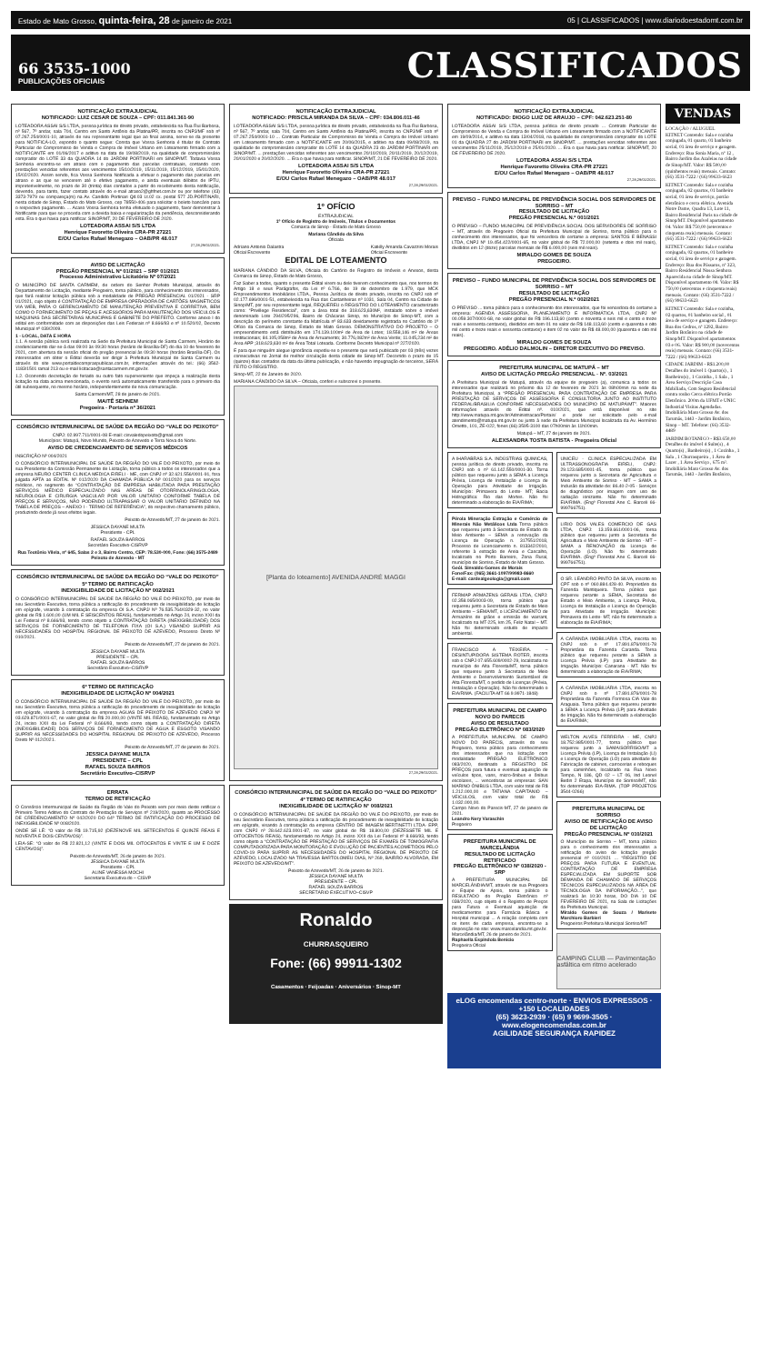Estado de Mato Grosso, quinta-feira, 28 de janeiro de 2021 05 | CLASSIFICADOS | www.diariodoestadomt.com.br
66 3535-1000
PUBLICAÇÕES OFICIAIS
CLASSIFICADOS
NOTIFICAÇÃO EXTRAJUDICIAL
NOTIFICADO: LUIZ CESAR DE SOUZA – CPF: 011.841.361-90
LOTEADORA ASSAI S/S LTDA, pessoa jurídica de direito privado, estabelecida na Rua Rui Barbosa, nº 567, 7º andar, sala 704, Centro em Santo Antônio da Platina/PR, inscrita no CNPJ/MF sob nº 07.267.254/0001-10, através de seu representante legal que ao final assina, serve-se da presente para NOTIFICÁ-LO, expondo o quanto segue: Consta que Vossa Senhoria é titular de Contrato Particular de Compromisso de Venda e Compra de Imóvel Urbano em Loteamento firmado com a NOTIFICANTE em 01/06/2017 e aditivo na data de 19/08/2019, na qualidade de compromissário comprador do LOTE 33 da QUADRA 14 do JARDIM PORTINARI em SINOP/MT. Todavia Vossa Senhoria encontra-se em atraso com o pagamento das parcelas contratuais, contando com prestações vencidas referentes aos vencimentos 15/10/2019, 15/11/2019, 15/12/2019, 15/01/2020, 15/02/2020. Assim sendo, fica Vossa Senhoria Notificada a efetuar o pagamento das parcelas em atraso e as que se vencerem até o efetivo pagamento, e ainda eventuais débitos de IPTU, impreterivelmente, no prazo de 30 (trinta) dias contados a partir do recebimento desta notificação, devendo, para tanto, fazer contato através do e-mail atraso2@ghfnet.com.br ou por telefone (43) 3373-7979 ou compareça(m) na Av. Candido Portinari Qd.03 Lt.02 cx. postal 577 JD.PORTINARI, nesta cidade de Sinop, Estado do Mato Grosso, cep 78550-406 para solicitar o boleto bancário para o respectivo pagamento. ... Acaso Vossa Senhoria tenha efetuado o pagamento, favor demonstrar à Notificante para que se proceda com a devida baixa e regularização da pendência, desconsiderando esta. Era o que havia para notificar. SINOP/MT, 20 DE FEVEREIRO DE 2020.
LOTEADORA ASSAI S/S LTDA
Henrique Favoretto Oliveira CRA-PR 27221
E/OU Carlos Rafael Menegazo – OAB/PR 48.017
27,28,29/01/2021.
AVISO DE LICITAÇÃO
PREGÃO PRESENCIAL Nº 01/2021 – SRP 01/2021
Processo Administrativo Licitatório Nº 07/2021
O MUNICÍPIO DE SANTA CARMEM, de ordem do Senhor Prefeito Municipal, através do Departamento de Licitação, mediante Pregoeiro, torna público, para conhecimento dos interessados, que fará realizar licitação pública sob a modalidade de PREGÃO PRESENCIAL 01/2021 - SRP 01/2021, cujo objeto é CONTRATAÇÃO DE EMPRESA OPERADORA DE CARTÕES MAGNÉTICOS VIA WEB, PARA O GERENCIAMENTO DE MANUTENÇÃO PREVENTIVA E CORRETIVA, BEM COMO O FORNECIMENTO DE PEÇAS E ACESSÓRIOS PARA MANUTENÇÃO DOS VEÍCULOS E MÁQUINAS DAS SECRETARIAS MUNICIPAIS E GABINETE DO PREFEITO. Conforme anexo I do edital em conformidade com as disposições das Leis Federais nº 8.666/93 e nº 10.520/02, Decreto Municipal nº 039/2009.
1 - LOCAL, DATA E HORA
1.1. A sessão pública será realizada na Sede da Prefeitura Municipal de Santa Carmem, Horário de credenciamento dar-se-á das 09:00 às 09:30 horas (horário de Brasília-DF) do dia 10 de fevereiro de 2021, com abertura da sessão oficial do pregão presencial às 09:30 horas (horário Brasília-DF). Os interessados em obter o Edital deverão ser dirigir à Prefeitura Municipal de Santa Carmem ou através do site www.portaldecompraspublicas.com.br, informações através do tel.: (66) 3562- 1183/1501 ramal 213 ou e-mail licitacao@santacarmem.mt.gov.br.
1.2. Ocorrendo decretação de feriado ou outro fato superveniente que impeça a realização desta licitação na data acima mencionada, o evento será automaticamente transferido para o primeiro dia útil subsequente, no mesmo horário, independentemente de nova comunicação.
Santa Carmem/MT, 28 de janeiro de 2021.
MAITÊ SEHNEM
Pregoeira - Portaria nº 36/2021
CONSÓRCIO INTERMUNICIPAL DE SAÚDE DA REGIÃO DO “VALE DO PEIXOTO”
CNPJ: 02.997.711/0001-08 E-mail: cisvaledopeixoto@gmail.com
Municípios: Matupá, Novo Mundo, Peixoto de Azevedo e Terra Nova do Norte.
AVISO DE CREDENCIAMENTO DE SERVIÇOS MÉDICOS
INSCRIÇÃO Nº 004/2021
O CONSÓRCIO INTERMUNICIPAL DE SAÚDE DA REGIÃO DO VALE DO PEIXOTO, por meio de sua Presidente da Comissão Permanente de Licitação, torna público a todos os interessados que a empresa NEURO CENTER CLINICA MEDICA EIRELI - ME, com CNPJ nº 32.621.556/0001-91, fora julgada APTA ao EDITAL Nº 012/2020 DA CHAMADA PÚBLICA Nº 001/2020 para os serviços médicos, no segmento de “CONTRATAÇÃO DE EMPRESA HABILITADA PARA PRESTAÇÃO SERVIÇOS MÉDICO ESPECIALIZADO NAS ÁREAS DE OTORRINOLARINGOLOGIA, NEUROLOGIA E CIRURGIA VASCULAR POR VALOR UNITÁRIO CONFORME TABELA DE PREÇOS E SERVIÇOS, NÃO PODENDO ULTRAPASSAR O VALOR UNITÁRIO DEFINIDO NA TABELA DE PREÇOS – ANEXO I - TERMO DE REFERÊNCIA”, do respectivo chamamento público, produzindo desde já seus efeitos legais.
Peixoto de Azevedo/MT, 27 de janeiro de 2021.
JESSICA DAYANE MULTA
Presidente - CPL
RAFAEL SOUZA BARROS
Secretário Executivo-CISRVP
Rua Teotônio Vilela, nº 645, Salas 2 e 3, Bairro Centro, CEP: 78.530-000, Fone: (66) 3575-2489 Peixoto de Azevedo - MT
CONSÓRCIO INTERMUNICIPAL DE SAÚDE DA REGIÃO DO “VALE DO PEIXOTO”
5º TERMO DE RATIFICAÇÃO
INEXIGIBILIDADE DE LICITAÇÃO Nº 002/2021
O CONSÓRCIO INTERMUNICIPAL DE SAÚDE DA REGIÃO DO VALE DO PEIXOTO, por meio de seu Secretário Executivo, torna pública a ratificação do procedimento de inexigibilidade de licitação em epígrafe, visando à contratação da empresa OI S.A. CNPJ/ Nº 76.535.764/0329-32, no valor global de R$ 1.600,00 (UM MIL E SEISCENTOS REAIS), fundamentado no Artigo 24, inciso XXII da Lei Federal nº 8.666/93, tendo como objeto a CONTRATAÇÃO DIRETA (INEXIGIBILIDADE) DOS SERVIÇOS DE FORNECIMENTO DE TELEFONIA FIXA (OI S.A.) VISANDO SUPRIR AS NECESSIDADES DO HOSPITAL REGIONAL DE PEIXOTO DE AZEVEDO, Processo Direto Nº 010/2021.
Peixoto de Azevedo/MT, 27 de janeiro de 2021.
JESSICA DAYANE MULTA
PRESIDENTE – CPL
RAFAEL SOUZA BARROS
Secretário Executivo–CISRVP
6º TERMO DE RATIFICAÇÃO
INEXIGIBILIDADE DE LICITAÇÃO Nº 004/2021
O CONSÓRCIO INTERMUNICIPAL DE SAÚDE DA REGIÃO DO VALE DO PEIXOTO, por meio de seu Secretário Executivo, torna pública a ratificação do procedimento de inexigibilidade de licitação em epígrafe, visando à contratação da empresa AGUAS DE PEIXOTO DE AZEVEDO CNPJ/ Nº 03.629.871/0001-67, no valor global de R$ 20.000,00 (VINTE MIL REAIS), fundamentado no Artigo 24, inciso XXII da Lei Federal nº 8.666/93, tendo como objeto a CONTRATAÇÃO DIRETA (INEXIGIBILIDADE) DOS SERVIÇOS DE FORNECIMENTO DE ÁGUA E ESGOTO VISANDO SUPRIR AS NECESSIDADES DO HOSPITAL REGIONAL DE PEIXOTO DE AZEVEDO, Processo Direto Nº 012/2021.
Peixoto de Azevedo/MT, 27 de janeiro de 2021.
JESSICA DAYANE MULTA
PRESIDENTE – CPL
RAFAEL SOUZA BARROS
Secretário Executivo–CISRVP
ERRATA
TERMO DE RETIFICAÇÃO
O Consórcio Intermunicipal de Saúde da Região do Vale do Peixoto vem por meio deste retificar o Primeiro Termo Aditivo do Contrato de Prestação de Serviços nº 219/2020, quanto ao PROCESSO DE CREDENCIAMENTO Nº 042/2020 DO 64º TERMO DE RATIFICAÇÃO DO PROCESSO DE INEXIGIBILIDADE Nº 008/2020.
ONDE SE LÊ: “O valor de R$ 19.715,92 (DEZENOVE MIL SETECENTOS E QUINZE REAIS E NOVENTA E DOIS CENTAVOS)”.
LEIA-SE: “O valor de R$ 22.821,12 (VINTE E DOIS MIL OITOCENTOS E VINTE E UM E DOZE CENTAVOS)”.
Peixoto de Azevedo/MT, 26 de janeiro de 2021.
JESSICA DAYANE MULTA
Presidente - CPL
ALINE VANESSA MOCHI
Secretaria Executiva do – CISVP
NOTIFICAÇÃO EXTRAJUDICIAL
NOTIFICADO: PRISCILA MIRANDA DA SILVA – CPF: 034.806.011-46
LOTEADORA ASSAI S/S LTDA, pessoa jurídica de direito privado, estabelecida na Rua Rui Barbosa, nº 567, 7º andar, sala 704, Centro em Santo Antônio da Platina/PR, inscrita no CNPJ/MF sob nº 07.267.254/0001-10 ... Contrato Particular de Compromisso de Venda e Compra de Imóvel Urbano em Loteamento firmado com a NOTIFICANTE em 20/06/2015, e aditivo na data 09/08/2019, na qualidade de compromissário comprador do LOTE 14 da QUADRA 23 do JARDIM PORTINARI em SINOP/MT. ... prestações vencidas referentes aos vencimentos 20/10/2019, 20/11/2019, 20/12/2019, 20/01/2020 e 20/02/2020. ... Era o que havia para notificar. SINOP/MT, 21 DE FEVEREIRO DE 2020.
LOTEADORA ASSAI S/S LTDA
Henrique Favoretto Oliveira CRA-PR 27221
E/OU Carlos Rafael Menegazo – OAB/PR 48.017
27,28,29/01/2021.
1º OFÍCIO
EXTRAJUDICIAL
1º Ofício de Registro de Imóveis, Títulos e Documentos
Comarca de Sinop - Estado de Mato Grosso
Mariana Cândido da Silva
Oficiala
Adriano Antonio Dalastra
Oficial Escrevente Katiély Amanda Cavazzini Morais
Oficial Escrevente
EDITAL DE LOTEAMENTO
MARIANA CÂNDIDO DA SILVA, Oficiala do Cartório de Registro de Imóveis e Anexos, desta Comarca de Sinop, Estado de Mato Grosso,
Faz Saber a todos, quanto o presente Edital virem ou dele tiverem conhecimento que, nos termos do Artigo 18 e seus Parágrafos, da Lei nº 6.766, de 19 de dezembro de 1.979, que MCK Empreendimentos Imobiliários LTDA., Pessoa Jurídica de direito privado, inscrita no CNPJ sob nº 02.177.696/0001-51, estabelecida na Rua das Castanheiras nº 1031, Sala 04, Centro na Cidade de Sinop/MT, por seu representante legal, REQUEREU o REGISTRO DO LOTEAMENTO caracterizado como: “Privillege Residencial”, com a área total de 318.623,630M², instalado sobre o imóvel denominado Lote 294/295/296, Bairro de Chácaras Sinop, no Município de Sinop-MT, com a descrição do perímetro constante da Matrícula nº 83.633 devidamente registrada no Cartório do 1º Ofício da Comarca de Sinop, Estado de Mato Grosso. DEMONSTRATIVO DO PROJETO – O empreendimento está distribuído em 174.139.100m² de Área de Lotes; 18.558,146 m² de Áreas Institucionais; 84.105,058m² de Área de Arruamento; 30.776,082m² de Área Verde; 11.045,234 m² de Área APP ;318.623,630 m² de Área Total Loteada. Conforme Decreto Municipal nº 227/2020.
E para que ninguém alegue ignorância expediu-se o presente que será publicado por 03 (três) vezes consecutivas no Jornal de melhor circulação desta cidade de Sinop-MT. Decorrido o prazo de 15 (quinze) dias contados da data da última publicação, e não havendo impugnação de terceiros, SERÁ FEITO O REGISTRO.
Sinop-MT, 22 de Janeiro de 2020.
MARIANA CÂNDIDO DA SILVA – Oficiala, conferi e subscrevi o presente.
[Planta do loteamento] AVENIDA ANDRÉ MAGGI
27,28,29/01/2021.
CONSÓRCIO INTERMUNICIPAL DE SAÚDE DA REGIÃO DO “VALE DO PEIXOTO”
4º TERMO DE RATIFICAÇÃO
INEXIGIBILIDADE DE LICITAÇÃO N° 008/2021
O CONSÓRCIO INTERMUNICIPAL DE SAÚDE DA REGIÃO DO VALE DO PEIXOTO, por meio de seu Secretário Executivo, torna pública a ratificação do procedimento de inexigibilidade de licitação em epígrafe, visando à contratação da empresa CENTRO DE IMAGEM BERTINETTI LTDA- EPP, com CNPJ nº 28.642.623.0001-87, no valor global de R$ 18.800,00 (DEZESSETE MIL E OITOCENTOS REAIS), fundamentado no Artigo 24, inciso XXII da Lei Federal nº 8.666/93, tendo como objeto a “CONTRATAÇÃO DE PRESTAÇÃO DE SERVIÇOS DE EXAMES DE TOMOGRAFIA COMPUTADORIZADA PARA MONITORAÇÃO E EVOLUÇÃO DE PACIENTES ACOMETIDOS PELO COVID-19 PARA SUPRIR AS NECESSIDADES DO HOSPITAL REGIONAL DE PEIXOTO DE AZEVEDO, LOCALIZADO NA TRAVESSA BARTOLOMEU DIAS, Nº 269, BAIRRO ALVORADA, EM PEIXOTO DE AZEVEDO/MT”.
Peixoto de Azevedo/MT, 26 de janeiro de 2021.
JESSICA DAYANE MULTA
PRESIDENTE – CPL
RAFAEL SOUZA BARROS
SECRETÁRIO EXECUTIVO–CISVP
Ronaldo
CHURRASQUEIRO
Fone: (66) 99911-1302
Casamentos · Feijoadas · Aniversários · Sinop-MT
NOTIFICAÇÃO EXTRAJUDICIAL
NOTIFICADO: DIOGO LUIZ DE ARAUJO – CPF: 042.623.251-80
LOTEADORA ASSAI S/S LTDA, pessoa jurídica de direito privado ... Contrato Particular de Compromisso de Venda e Compra de Imóvel Urbano em Loteamento firmado com a NOTIFICANTE em 19/09/2014, e aditivo na data 13/04/2018, na qualidade de compromissário comprador do LOTE 01 da QUADRA 27 do JARDIM PORTINARI em SINOP/MT. ... prestações vencidas referentes aos vencimentos 25/11/2019, 25/12/2019 e 25/01/2020. ... Era o que havia para notificar. SINOP/MT, 20 DE FEVEREIRO DE 2020.
LOTEADORA ASSAI S/S LTDA
Henrique Favoretto Oliveira CRA-PR 27221
E/OU Carlos Rafael Menegazo – OAB/PR 48.017
27,28,29/01/2021.
PREVISO – FUNDO MUNICIPAL DE PREVIDÊNCIA SOCIAL DOS SERVIDORES DE SORRISO – MT
RESULTADO DE LICITAÇÃO
PREGÃO PRESENCIAL N.º 001/2021
O PREVISO – FUNDO MUNICIPAL DE PREVIDÊNCIA SOCIAL DOS SERVIDORES DE SORRISO – MT, através do Pregoeiro Oficial da Prefeitura Municipal de Sorriso, torna público para o conhecimento dos interessados, que foi vencedora do certame a empresa: SANTOS E BENASSI LTDA, CNPJ Nº 19.454.422/0001-65, no valor global de R$ 72.000,00 (setenta e dois mil reais), divididos em 12 (doze) parcelas mensais de R$ 6.000,00 (seis mil reais).
MIRALDO GOMES DE SOUZA
PREGOEIRO.
PREVISO – FUNDO MUNICIPAL DE PREVIDÊNCIA SOCIAL DOS SERVIDORES DE SORRISO – MT
RESULTADO DE LICITAÇÃO
PREGÃO PRESENCIAL N.º 002/2021
O PREVISO ... torna público para o conhecimento dos interessados, que foi vencedora do certame a empresa: AGENDA ASSESSORIA, PLANEJAMENTO E INFORMÁTICA LTDA, CNPJ Nº 00.059.307/0001-68, no valor global de R$ 196.113,60 (cento e noventa e seis mil e cento e treze reais e sessenta centavos), divididos em item 01 no valor de R$ 148.113,60 (cento e quarenta e oito mil cento e treze reais e sessenta centavos) e item 02 no valor de R$ 48.000,00 (quarenta e oito mil reais).
MIRALDO GOMES DE SOUZA
PREGOEIRO. ADÉLIO DALMOLIN – DIRETOR EXECUTIVO DO PREVISO.
PREFEITURA MUNICIPAL DE MATUPÁ – MT
AVISO DE LICITAÇÃO PREGÃO PRESENCIAL - Nº. 03/2021
A Prefeitura Municipal de Matupá, através da equipe de pregoeiro (a), comunica a todos os interessados que realizará no próximo dia 12 de fevereiro de 2021 às 08h00min na sede da Prefeitura Municipal, a “PREGÃO PRESENCIAL PARA CONTRATAÇÃO DE EMPRESA PARA PRESTAÇÃO DE SERVIÇOS DE ASSESSORIA E CONSULTORIA JUNTO AO INSTITUTO FEDERAL/BRASILIA CONFORME NECESSIDADES DO MUNICÍPIO DE MATUPÁ/MT”. Maiores informações através do Edital nº. 010/2021, que está disponível no site http://www.matupa.mt.gov.br/Administracao/Portais/ e pode ser solicitado pelo e-mail atendimento@matupa.mt.gov.br ou junto à sede da Prefeitura Municipal localizada da Av. Hermínio Ometto, 101, ZE-022, fones (66) 3595-3100 das 07h00min às 11h00min.
Matupá – MT, 27 de janeiro de 2021.
ALEXSANDRA TOSTA BATISTA - Pregoeira Oficial
A IHARABRAS S.A. INDÚSTRIAS QUIMICAS, pessoa jurídica de direito privado, inscrita no CNPJ sob o nº 61.142.550/0001-30. Torna público que requereu junto a SEMA a Licença Prévia, Licença de Instalação e Licença de Operação para Atividade de Irrigação. Município: Primavera do Leste- MT; Bacia Hidrográfica: Rio das Mortes. Não foi determinado a elaboração de EIA/RIMA;
Pérola Mineração Extração e Comércio de Minerais Não Metálicos Ltda Torna público que requereu junto à Secretaria de Estado do Meio Ambiente – SEMA a renovação da Licença de Operação n. 317551/2018, Processo de Licenciamento n. 813342/2010, referente à extração de Areia e Cascalho, localizado no Porto Barreiro, Zona Rural, município de Sorriso, Estado de Mato Grosso.
Geól. Sinvaldo Gomes de Morais
Fone/Fax: (065) 3661-1097/99983-8660
E-mail: cardealgeologia@gmail.com
FERMAP ARMAZENS GERAIS LTDA, CNPJ: 02.358.065/0003-09, torna público que requereu junto a Secretaria de Estado de Meio Ambiente – SEMA/MT, o LICENCIAMENTO de Armazéns de grãos e emissão de warrant, localizado na MT-225, km 25, Feliz Natal – MT. Não foi determinado estudo de impacto ambiental.
FRANCISCO A TEIXEIRA. – DESINTUPIDORA SISTEMA ROTER, inscrita sob o CNPJ 07.655.609/0002-29, localizada no município de Alta Floresta/MT, torna público que requereu junto à Secretaria de Meio Ambiente e Desenvolvimento Sustentável de Alta Floresta/MT, o pedido de Licenças (Prévia, Instalação e Operação). Não foi determinado o EIA/RIMA. (FACILITA-MT 66 9.9971-1848)
PREFEITURA MUNICIPAL DE CAMPO NOVO DO PARECIS
AVISO DE RESULTADO
PREGÃO ELETRÔNICO Nº 083/2020
A PREFEITURA MUNICIPAL DE CAMPO NOVO DO PARECIS, através do seu Pregoeiro, torna público para conhecimento dos interessados que na licitação com modalidade PREGÃO ELETRÔNICO 083/2020, destinado a REGISTRO DE PREÇOS para futura e eventual aquisição de veículos tipos, vans, micro-ônibus e ônibus escolares, ... vencedoras as empresas: SAN MARINO ÔNIBUS LTDA, com valor total de R$ 1.212.000,00 e TATIANA CAPITANIO – VEICULOS, com valor total de R$ 1.032.000,00.
Campo Novo do Parecis-MT, 27 de janeiro de 2021.
Leandro Nery Varaschin
Pregoeiro
PREFEITURA MUNICIPAL DE MARCELÂNDIA
RESULTADO DE LICITAÇÃO RETIFICADO
PREGÃO ELETRÔNICO Nº 038/2020 - SRP
A PREFEITURA MUNICIPAL DE MARCELÂNDIA/MT, através de sua Pregoeira e Equipe de Apoio, torna público o RESULTADO do Pregão Eletrônico nº 038/2020, cujo objeto é o Registro de Preços para Futura e Eventual aquisição de medicamentos para Farmácia Básica e Hospital municipal ... A relação completa com os itens de cada empresa, encontra-se a disposição no site: www.marcelandia.mt.gov.br.
Marcelândia/MT, 26 de janeiro de 2021.
Raphaella Espindola Benicio
Pregoeira Oficial
UNICEU - CLINICA ESPECIALIZADA EM ULTRASSONOGRAFIA EIRELI, CNPJ: 29.123.685/0001-45, torna público que requereu junto a Secretaria de Agricultura e Meio Ambiente de Sorriso - MT – SAMA a Inclusão da atividade de: 86.40-2-05 - Serviços de diagnóstico por imagem com uso de radiação ionizante. Não foi determinado EIA/RIMA. (Engª Florestal Ane C. Barceli 66-999766751).
LIRIO DOS VALES COMERCIO DE GAS LTDA, CNPJ: 13.159.661/0001-06, torna público que requereu junto a Secretaria de Agricultura e Meio Ambiente de Sorriso - MT – SAMA a RENOVAÇÃO da Licença de Operação (LO). Não foi determinado EIA/RIMA. (Engª Florestal Ane C. Barceli 66-999766751).
O SR. LEANDRO PINTO DA SILVA, inscrito no CPF sob o nº 060.884.428-40. Proprietário da Fazenda Mantiqueira. Torna público que requereu perante a SEMA, Secretaria de Estado e Meio Ambiente, a Licença Prévia, Licença de Instalação e Licença de Operação para Atividade de Irrigação. Município: Primavera do Leste- MT; não foi determinado a elaboração de EIA/RIMA;
A CARANDA IMOBILIÁRIA LTDA, inscrita no CNPJ sob o nº 17.891.876/0001-78 Proprietária da Fazenda Caranda. Torna público que requereu perante a SEMA a Licença Prévia (LP) para Atividade de Irrigação. Município: Canarana - MT. Não foi determinado a elaboração de EIA/RIMA;
A CARANDA IMOBILIÁRIA LTDA, inscrita no CNPJ sob o nº 17.891.876/0001-78 Proprietária da Fazenda Formosa CIA Vale do Araguaia. Torna público que requereu perante a SEMA a Licença Prévia (LP) para Atividade de Irrigação. Não foi determinado a elaboração de EIA/RIMA;
WELTON ALVES FERREIRA - ME, CNPJ 18.752.985/0001-77, torna público que requereu junto a SAMA/SORRISO/MT a Licença Prévia (LP), Licença de Instalação (LI) e Licença de Operação (LO) para atividade de Fabricação de cabines, carrocerias e reboques para caminhões, localizado na Rua Novo Tempo, N 186, QD 02 – LT 06, Ind Leonel Bedin 2 Etapa, Município de Sorriso/MT, não foi determinado EIA-RIMA. (TOP PROJETOS 3544-0266)
PREFEITURA MUNICIPAL DE SORRISO
AVISO DE RETIFICAÇÃO DE AVISO DE LICITAÇÃO
PREGÃO PRESENCIAL Nº 010/2021
O Município de Sorriso – MT, torna público para o conhecimento dos interessados a retificação do aviso de licitação pregão presencial nº 010/2021 ... “REGISTRO DE PREÇOS PARA FUTURA E EVENTUAL CONTRATAÇÃO DE EMPRESA ESPECIALIZADA EM SUPORTE SOB DEMANDA DE CHAMADO DE SERVIÇOS TÉCNICOS ESPECIALIZADOS NA ÁREA DE TECNOLOGIA DA INFORMAÇÃO...”, que realizará às 10:30 horas, DO DIA 10 DE FEVEREIRO DE 2021, na Sala de Licitações da Prefeitura Municipal.
Miraldo Gomes de Souza / Marisete Marchioro Barbieri
Pregoeiros Prefeitura Municipal Sorriso/MT
CAMPING CLUB — Pavimentação asfáltica em ritmo acelerado
eLOG encomendas centro-norte · ENVIOS EXPRESSOS · +150 LOCALIDADES
(65) 3623-2939 · (65) 9 9699-3505 · www.elogencomendas.com.br
AGILIDADE SEGURANÇA RAPIDEZ
VENDAS
LOCAÇÃO / ALUGUEL
KITNET Contendo: Sala e cozinha conjugada, 01 quarto, 01 banheiro social, 01 área de serviço e garagem. Endereço: Rua Sonia Maria, nº 12 , Bairro Jardim das Azaleias na cidade de Sinop/MT. Valor: R$ 500,00 (quinhentos reais) mensais. Contato: (66) 3531-7222 / (66) 99633-6623
KITNET Contendo: Sala e cozinha conjugada, 02 quartos, 01 banheiro social, 01 área de serviço, portão eletrônico e cerca elétrica. Avenida Notre Dame, Quadra 13, Lote 11, Bairro Residencial Paris na cidade de Sinop/MT. Disponível apartamento 04. Valor: R$ 750,00 (setecentos e cinquenta reais) mensais. Contato: (66) 3531-7222 / (66) 99633-6623
KITNET Contendo: Sala e cozinha conjugada, 02 quartos, 01 banheiro social, 01 área de serviço e garagem. Endereço: Rua dos Pássaros, nº 323, Bairro Residencial Nossa Senhora Aparecida na cidade de Sinop/MT. Disponível apartamento 08. Valor: R$ 750,00 (setecentos e cinquenta reais) mensais. Contato: (66) 3531-7222 / (66) 99633-6623
KITNET Contendo: Sala e cozinha, 02 quartos, 01 banheiro social , 01 área de serviço e garagem. Endereço: Rua dos Cedros, nº 1292, Bairro Jardim Botânico na cidade de Sinop/MT. Disponível apartamentos 03 e 06. Valor: R$ 900,00 (novecentos reais) mensais. Contato: (66) 3531-7222 / (66) 99633-6623
CIDADE JARDIM - R$1.200,00 Detalhes do imóvel 1 Quarto(s) , 1 Banheiro(s) , 1 Cozinha , 1 Sala , 1 Área Serviço Descrição Casa Mobiliada, Com Seguro Residencial contra roubo Cerca elétrica Portão Eletrônico. 200m da UFMT e UNIC Industrial Visitas Agendadas. Imobiliária Mato Grosso Av. dos Tarumãs, 1443 - Jardim Botânico, Sinop – MT. Telefone: (66) 3532-4489
JARDIM BOTANICO - R$3.650,00 Detalhes do imóvel 4 Suíte(s) , 4 Quarto(s) , Banheiro(s) , 1 Cozinha , 1 Sala , 1 Churrasqueira , 1 Área de Lazer , 1 Área Serviço , 675 m². Imobiliária Mato Grosso Av. dos Tarumãs, 1443 - Jardim Botânico,